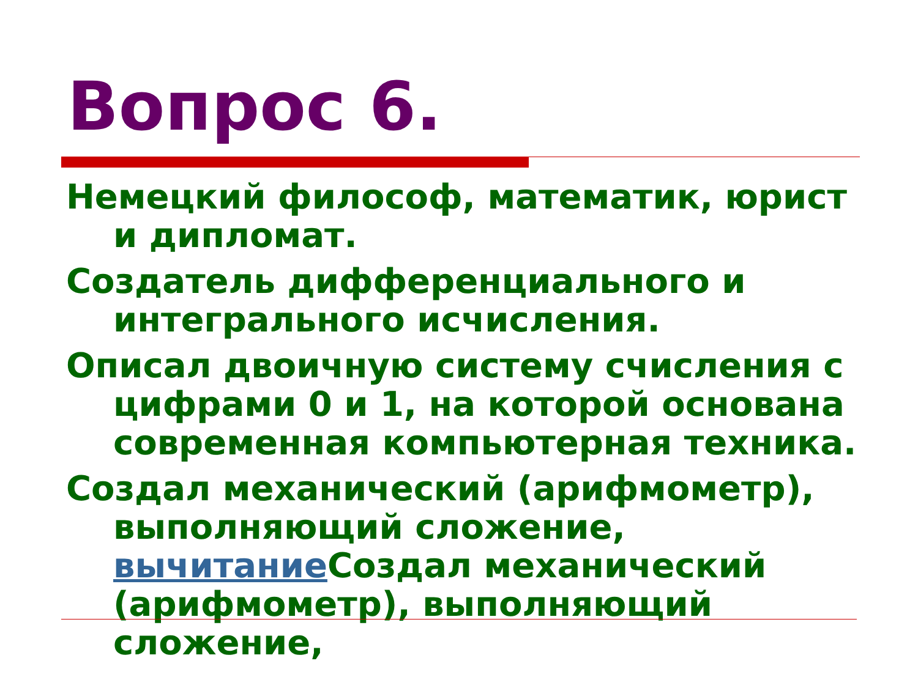Вопрос 6.
Немецкий философ, математик, юрист и дипломат.
Создатель дифференциального и интегрального исчисления.
Описал двоичную систему счисления с цифрами 0 и 1, на которой основана современная компьютерная техника.
Создал механический (арифмометр), выполняющий сложение, вычитание Создал механический (арифмометр), выполняющий сложение,